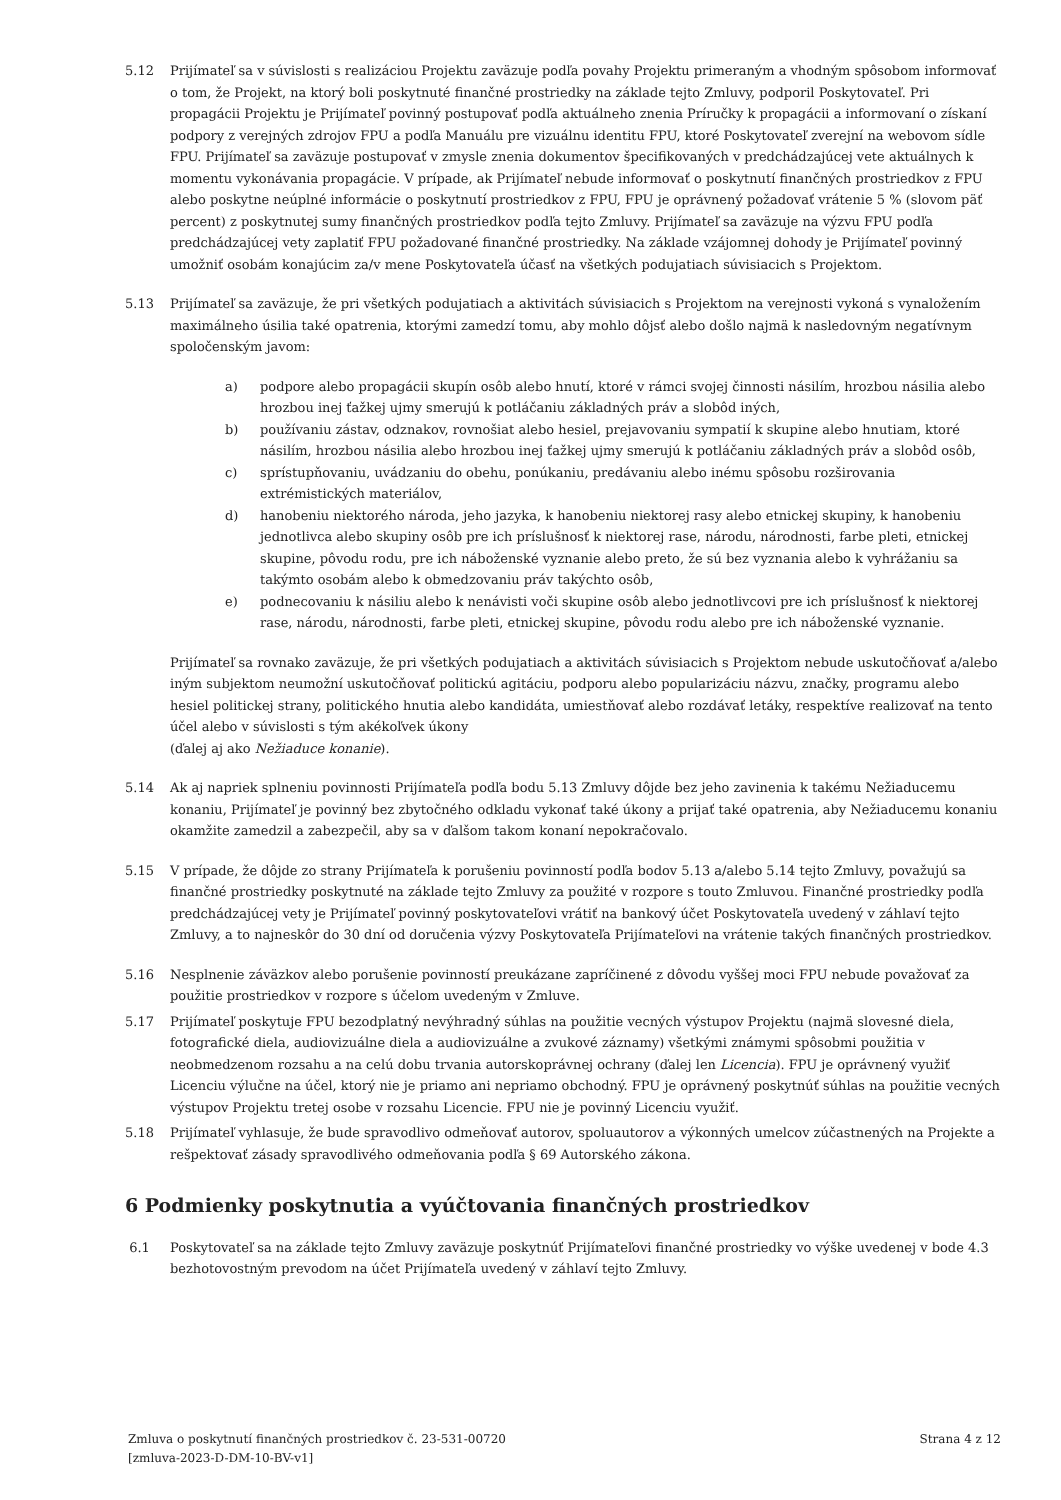5.12 Prijímateľ sa v súvislosti s realizáciou Projektu zaväzuje podľa povahy Projektu primeraným a vhodným spôsobom informovať o tom, že Projekt, na ktorý boli poskytnuté finančné prostriedky na základe tejto Zmluvy, podporil Poskytovateľ. Pri propagácii Projektu je Prijímateľ povinný postupovať podľa aktuálneho znenia Príručky k propagácii a informovaní o získaní podpory z verejných zdrojov FPU a podľa Manuálu pre vizuálnu identitu FPU, ktoré Poskytovateľ zverejní na webovom sídle FPU. Prijímateľ sa zaväzuje postupovať v zmysle znenia dokumentov špecifikovaných v predchádzajúcej vete aktuálnych k momentu vykonávania propagácie. V prípade, ak Prijímateľ nebude informovať o poskytnutí finančných prostriedkov z FPU alebo poskytne neúplné informácie o poskytnutí prostriedkov z FPU, FPU je oprávnený požadovať vrátenie 5 % (slovom päť percent) z poskytnutej sumy finančných prostriedkov podľa tejto Zmluvy. Prijímateľ sa zaväzuje na výzvu FPU podľa predchádzajúcej vety zaplatiť FPU požadované finančné prostriedky. Na základe vzájomnej dohody je Prijímateľ povinný umožniť osobám konajúcim za/v mene Poskytovateľa účasť na všetkých podujatiach súvisiacich s Projektom.
5.13 Prijímateľ sa zaväzuje, že pri všetkých podujatiach a aktivitách súvisiacich s Projektom na verejnosti vykoná s vynaložením maximálneho úsilia také opatrenia, ktorými zamedzí tomu, aby mohlo dôjsť alebo došlo najmä k nasledovným negatívnym spoločenským javom:
a) podpore alebo propagácii skupín osôb alebo hnutí, ktoré v rámci svojej činnosti násilím, hrozbou násilia alebo hrozbou inej ťažkej ujmy smerujú k potláčaniu základných práv a slobôd iných,
b) používaniu zástav, odznakov, rovnošiat alebo hesiel, prejavovaniu sympatií k skupine alebo hnutiam, ktoré násilím, hrozbou násilia alebo hrozbou inej ťažkej ujmy smerujú k potláčaniu základných práv a slobôd osôb,
c) sprístupňovaniu, uvádzaniu do obehu, ponúkaniu, predávaniu alebo inému spôsobu rozširovania extrémistických materiálov,
d) hanobeniu niektorého národa, jeho jazyka, k hanobeniu niektorej rasy alebo etnickej skupiny, k hanobeniu jednotlivca alebo skupiny osôb pre ich príslušnosť k niektorej rase, národu, národnosti, farbe pleti, etnickej skupine, pôvodu rodu, pre ich náboženské vyznanie alebo preto, že sú bez vyznania alebo k vyhrážaniu sa takýmto osobám alebo k obmedzovaniu práv takýchto osôb,
e) podnecovaniu k násiliu alebo k nenávisti voči skupine osôb alebo jednotlivcovi pre ich príslušnosť k niektorej rase, národu, národnosti, farbe pleti, etnickej skupine, pôvodu rodu alebo pre ich náboženské vyznanie.
Prijímateľ sa rovnako zaväzuje, že pri všetkých podujatiach a aktivitách súvisiacich s Projektom nebude uskutočňovať a/alebo iným subjektom neumožní uskutočňovať politickú agitáciu, podporu alebo popularizáciu názvu, značky, programu alebo hesiel politickej strany, politického hnutia alebo kandidáta, umiestňovať alebo rozdávať letáky, respektíve realizovať na tento účel alebo v súvislosti s tým akékoľvek úkony
(ďalej aj ako Nežiaduce konanie).
5.14 Ak aj napriek splneniu povinnosti Prijímateľa podľa bodu 5.13 Zmluvy dôjde bez jeho zavinenia k takému Nežiaducemu konaniu, Prijímateľ je povinný bez zbytočného odkladu vykonať také úkony a prijať také opatrenia, aby Nežiaducemu konaniu okamžite zamedzil a zabezpečil, aby sa v ďalšom takom konaní nepokračovalo.
5.15 V prípade, že dôjde zo strany Prijímateľa k porušeniu povinností podľa bodov 5.13 a/alebo 5.14 tejto Zmluvy, považujú sa finančné prostriedky poskytnuté na základe tejto Zmluvy za použité v rozpore s touto Zmluvou. Finančné prostriedky podľa predchádzajúcej vety je Prijímateľ povinný poskytovateľovi vrátiť na bankový účet Poskytovateľa uvedený v záhlaví tejto Zmluvy, a to najneskôr do 30 dní od doručenia výzvy Poskytovateľa Prijímateľovi na vrátenie takých finančných prostriedkov.
5.16 Nesplnenie záväzkov alebo porušenie povinností preukázane zapríčinené z dôvodu vyššej moci FPU nebude považovať za použitie prostriedkov v rozpore s účelom uvedeným v Zmluve.
5.17 Prijímateľ poskytuje FPU bezodplatný nevýhradný súhlas na použitie vecných výstupov Projektu (najmä slovesné diela, fotografické diela, audiovizuálne diela a audiovizuálne a zvukové záznamy) všetkými známymi spôsobmi použitia v neobmedzenom rozsahu a na celú dobu trvania autorskoprávnej ochrany (ďalej len Licencia). FPU je oprávnený využiť Licenciu výlučne na účel, ktorý nie je priamo ani nepriamo obchodný. FPU je oprávnený poskytnúť súhlas na použitie vecných výstupov Projektu tretej osobe v rozsahu Licencie. FPU nie je povinný Licenciu využiť.
5.18 Prijímateľ vyhlasuje, že bude spravodlivo odmeňovať autorov, spoluautorov a výkonných umelcov zúčastnených na Projekte a rešpektovať zásady spravodlivého odmeňovania podľa § 69 Autorského zákona.
6 Podmienky poskytnutia a vyúčtovania finančných prostriedkov
6.1 Poskytovateľ sa na základe tejto Zmluvy zaväzuje poskytnúť Prijímateľovi finančné prostriedky vo výške uvedenej v bode 4.3 bezhotovostným prevodom na účet Prijímateľa uvedený v záhlaví tejto Zmluvy.
Zmluva o poskytnutí finančných prostriedkov č. 23-531-00720
[zmluva-2023-D-DM-10-BV-v1]
Strana 4 z 12